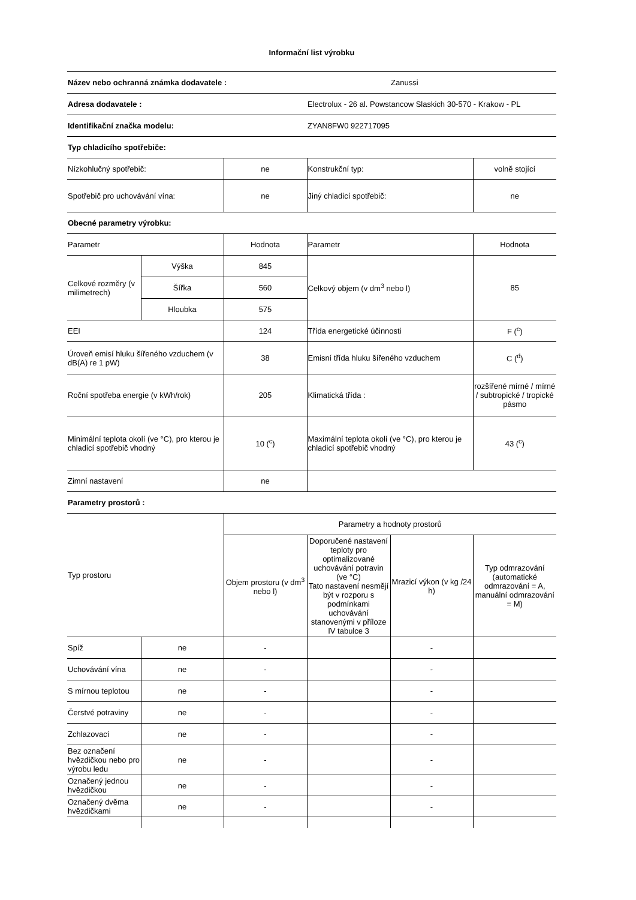Informační list výrobku
| Název nebo ochranná známka dodavatele : | | | | Zanussi | |
| Adresa dodavatele : | | | Electrolux - 26 al. Powstancow Slaskich 30-570 - Krakow - PL | | |
| Identifikační značka modelu: | | | ZYAN8FW0 922717095 | | |
| Typ chladicího spotřebiče: | | | | | |
| Nízkohlučný spotřebič: | | ne | Konstrukční typ: | | volně stojící |
| Spotřebič pro uchovávání vína: | | ne | Jiný chladicí spotřebič: | | ne |
| Obecné parametry výrobku: | | | | | |
| Parametr | | Hodnota | Parametr | | Hodnota |
| Celkové rozměry (v milimetrech) | Výška | 845 | Celkový objem (v dm<sup>3</sup> nebo l) | | 85 |
| | Šířka | 560 | | | |
| | Hloubka | 575 | | | |
| EEI | | 124 | Třída energetické účinnosti | | F (<sup>c</sup>) |
| Úroveň emisí hluku šířeného vzduchem (v dB(A) re 1 pW) | | 38 | Emisní třída hluku šířeného vzduchem | | C (<sup>d</sup>) |
| Roční spotřeba energie (v kWh/rok) | | 205 | Klimatická třída : | | rozšířené mírné / mírné / subtropické / tropické pásmo |
| Minimální teplota okolí (ve °C), pro kterou je chladicí spotřebič vhodný | | 10 (<sup>c</sup>) | Maximální teplota okolí (ve °C), pro kterou je chladicí spotřebič vhodný | | 43 (<sup>c</sup>) |
| Zimní nastavení | | ne | | | |
| Parametry prostorů : | | | | | |
| Typ prostoru | | Parametry a hodnoty prostorů | | | |
| | | Objem prostoru (v dm<sup>3</sup> nebo l) | Doporučené nastavení teploty pro optimalizované uchovávání potravin (ve °C) Tato nastavení nesmějí být v rozporu s podmínkami uchovávání stanovenými v příloze IV tabulce 3 | Mrazicí výkon (v kg /24 h) | Typ odmrazování (automatické odmrazování = A, manuální odmrazování = M) |
| Spíž | ne | - | | - | |
| Uchovávání vína | ne | - | | - | |
| S mírnou teplotou | ne | - | | - | |
| Čerstvé potraviny | ne | - | | - | |
| Zchlazovací | ne | - | | - | |
| Bez označení hvězdičkou nebo pro výrobu ledu | ne | - | | - | |
| Označený jednou hvězdičkou | ne | - | | - | |
| Označený dvěma hvězdičkami | ne | - | | - | |